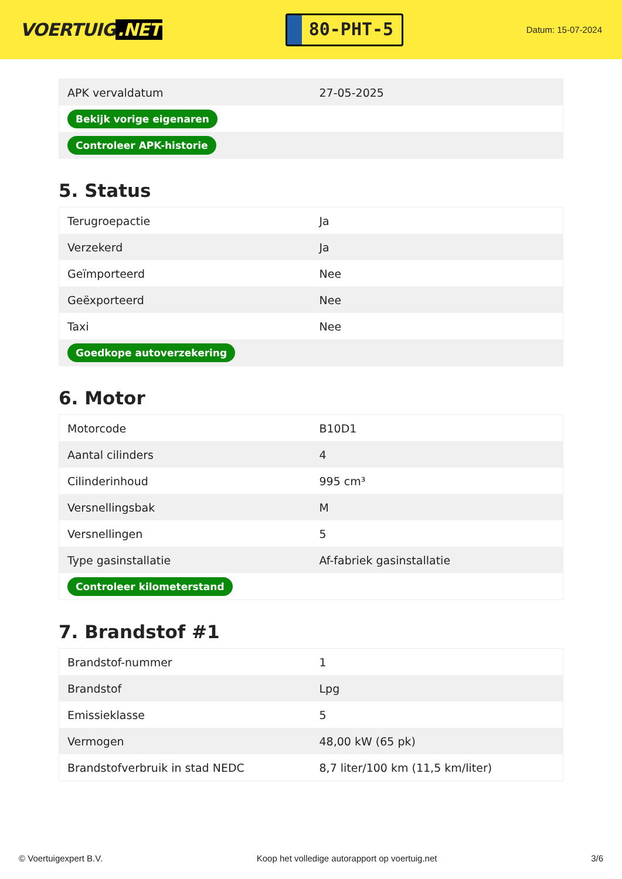VOERTUIG.NET
80-PHT-5
Datum: 15-07-2024
| APK vervaldatum | 27-05-2025 |
| Bekijk vorige eigenaren | |
| Controleer APK-historie | |
5. Status
| Terugroepactie | Ja |
| Verzekerd | Ja |
| Geïmporteerd | Nee |
| Geëxporteerd | Nee |
| Taxi | Nee |
| Goedkope autoverzekering | |
6. Motor
| Motorcode | B10D1 |
| Aantal cilinders | 4 |
| Cilinderinhoud | 995 cm³ |
| Versnellingsbak | M |
| Versnellingen | 5 |
| Type gasinstallatie | Af-fabriek gasinstallatie |
| Controleer kilometerstand | |
7. Brandstof #1
| Brandstof-nummer | 1 |
| Brandstof | Lpg |
| Emissieklasse | 5 |
| Vermogen | 48,00 kW (65 pk) |
| Brandstofverbruik in stad NEDC | 8,7 liter/100 km (11,5 km/liter) |
© Voertuigexpert B.V. Koop het volledige autorapport op voertuig.net 3/6